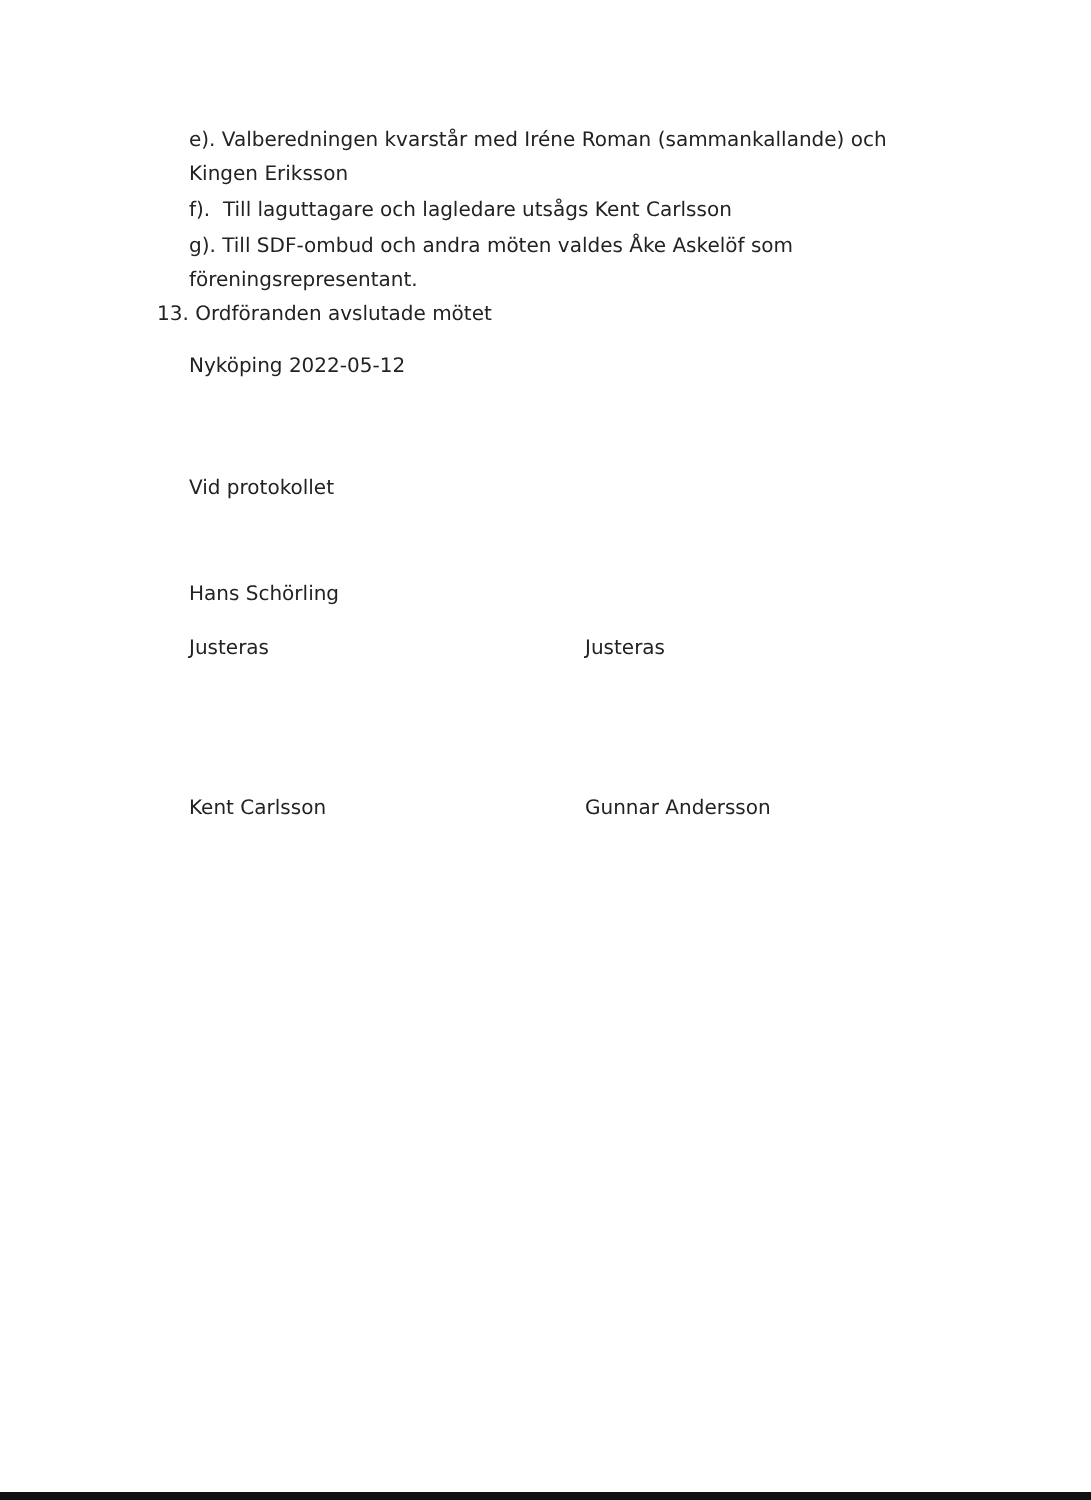e). Valberedningen kvarstår med Iréne Roman (sammankallande) och
Kingen Eriksson
f). Till laguttagare och lagledare utsågs Kent Carlsson
g). Till SDF-ombud och andra möten valdes Åke Askelöf som
föreningsrepresentant.
13. Ordföranden avslutade mötet
Nyköping 2022-05-12
Vid protokollet
Hans Schörling
Justeras Justeras
Kent Carlsson Gunnar Andersson